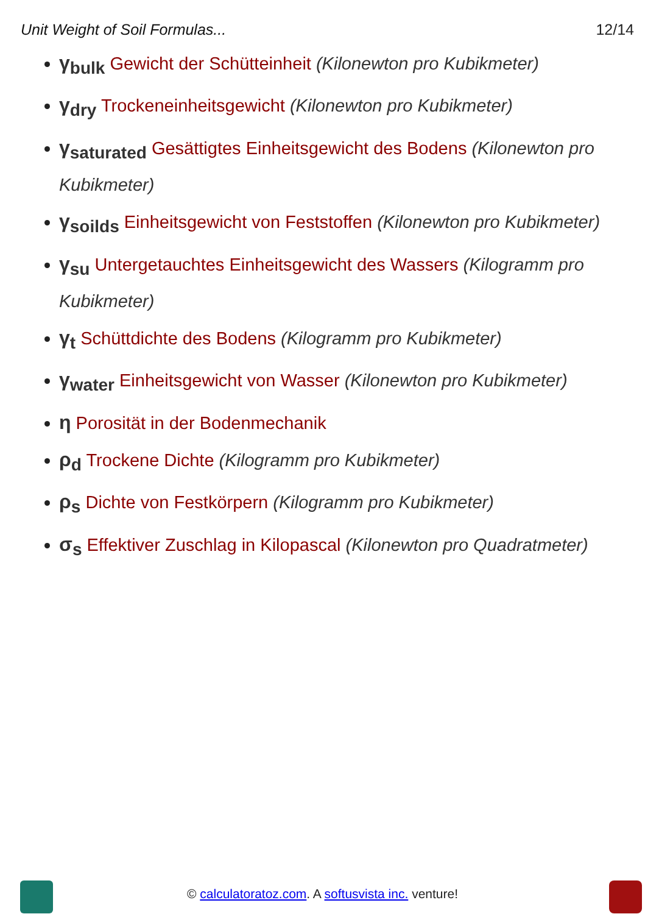Unit Weight of Soil Formulas... 12/14
γ<sub>bulk</sub> Gewicht der Schütteinheit (Kilonewton pro Kubikmeter)
γ<sub>dry</sub> Trockeneinheitsgewicht (Kilonewton pro Kubikmeter)
γ<sub>saturated</sub> Gesättigtes Einheitsgewicht des Bodens (Kilonewton pro Kubikmeter)
γ<sub>soilds</sub> Einheitsgewicht von Feststoffen (Kilonewton pro Kubikmeter)
γ<sub>su</sub> Untergetauchtes Einheitsgewicht des Wassers (Kilogramm pro Kubikmeter)
γ<sub>t</sub> Schüttdichte des Bodens (Kilogramm pro Kubikmeter)
γ<sub>water</sub> Einheitsgewicht von Wasser (Kilonewton pro Kubikmeter)
η Porosität in der Bodenmechanik
ρ<sub>d</sub> Trockene Dichte (Kilogramm pro Kubikmeter)
ρ<sub>s</sub> Dichte von Festkörpern (Kilogramm pro Kubikmeter)
σ<sub>s</sub> Effektiver Zuschlag in Kilopascal (Kilonewton pro Quadratmeter)
© calculatoratoz.com. A softusvista inc. venture!